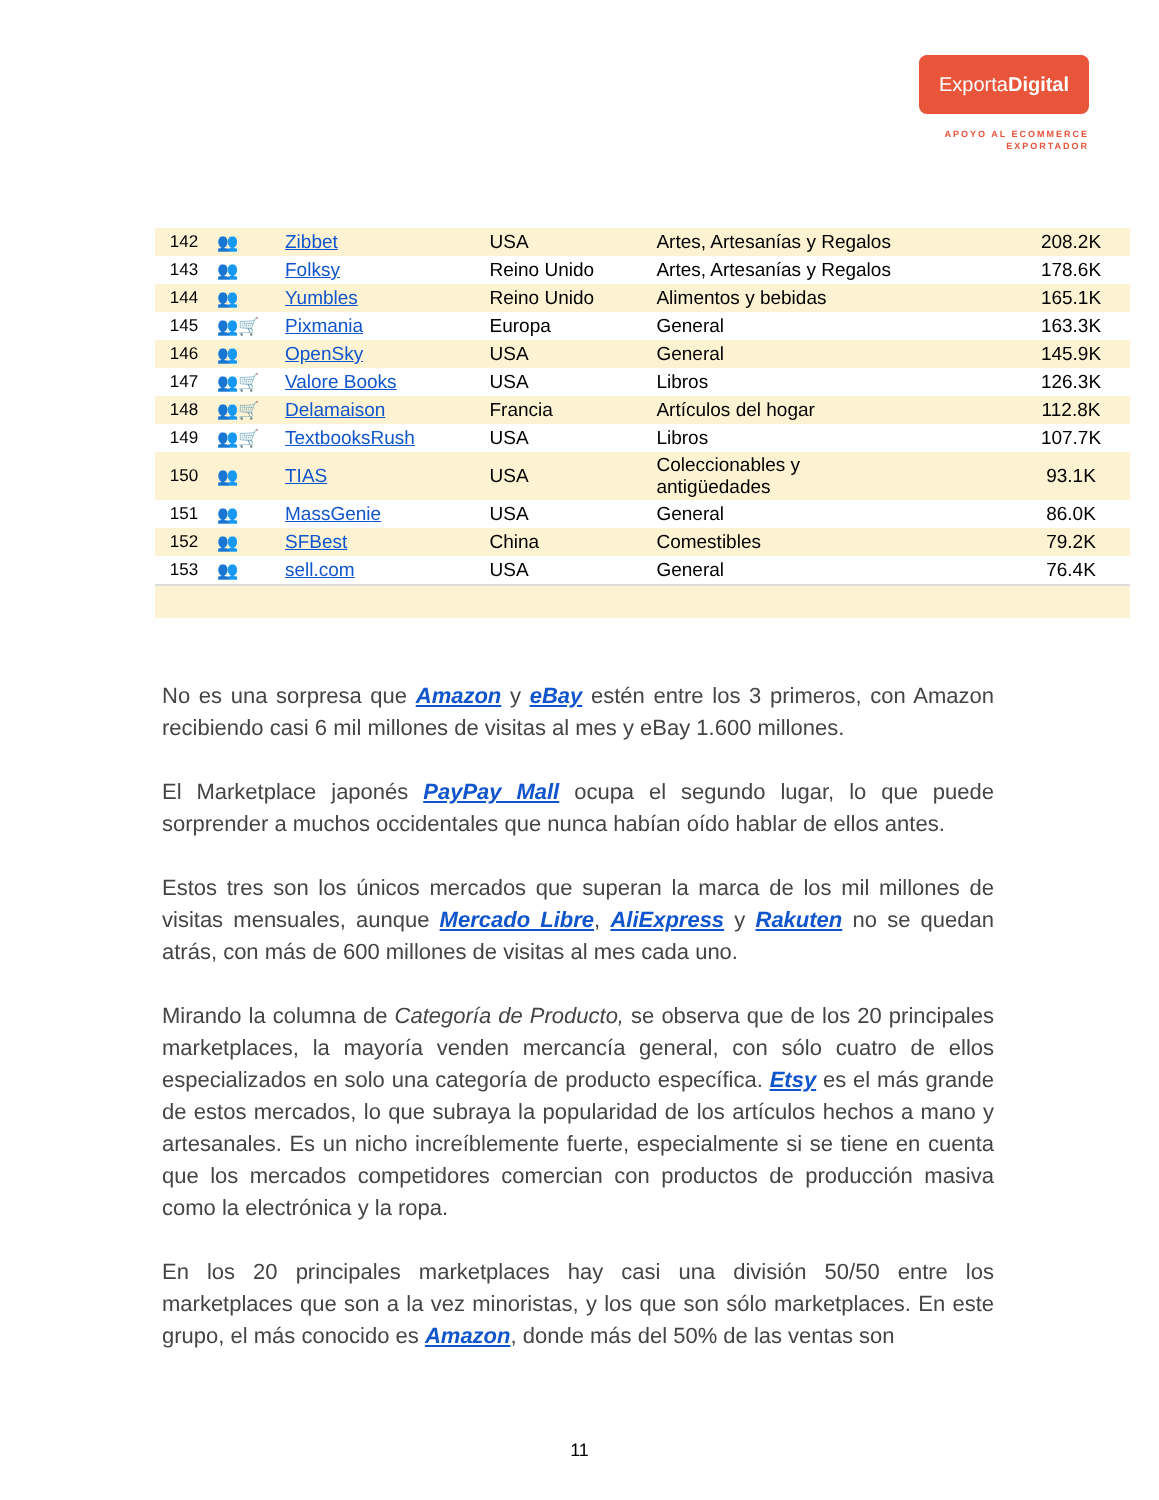ExportaDigital
APOYO AL ECOMMERCE
EXPORTADOR
| 142 | 👥 | Zibbet | USA | Artes, Artesanías y Regalos | 208.2K |
| 143 | 👥 | Folksy | Reino Unido | Artes, Artesanías y Regalos | 178.6K |
| 144 | 👥 | Yumbles | Reino Unido | Alimentos y bebidas | 165.1K |
| 145 | 👥🛒 | Pixmania | Europa | General | 163.3K |
| 146 | 👥 | OpenSky | USA | General | 145.9K |
| 147 | 👥🛒 | Valore Books | USA | Libros | 126.3K |
| 148 | 👥🛒 | Delamaison | Francia | Artículos del hogar | 112.8K |
| 149 | 👥🛒 | TextbooksRush | USA | Libros | 107.7K |
| 150 | 👥 | TIAS | USA | Coleccionables y antigüedades | 93.1K |
| 151 | 👥 | MassGenie | USA | General | 86.0K |
| 152 | 👥 | SFBest | China | Comestibles | 79.2K |
| 153 | 👥 | sell.com | USA | General | 76.4K |
No es una sorpresa que Amazon y eBay estén entre los 3 primeros, con Amazon recibiendo casi 6 mil millones de visitas al mes y eBay 1.600 millones.
El Marketplace japonés PayPay Mall ocupa el segundo lugar, lo que puede sorprender a muchos occidentales que nunca habían oído hablar de ellos antes.
Estos tres son los únicos mercados que superan la marca de los mil millones de visitas mensuales, aunque Mercado Libre, AliExpress y Rakuten no se quedan atrás, con más de 600 millones de visitas al mes cada uno.
Mirando la columna de Categoría de Producto, se observa que de los 20 principales marketplaces, la mayoría venden mercancía general, con sólo cuatro de ellos especializados en solo una categoría de producto específica. Etsy es el más grande de estos mercados, lo que subraya la popularidad de los artículos hechos a mano y artesanales. Es un nicho increíblemente fuerte, especialmente si se tiene en cuenta que los mercados competidores comercian con productos de producción masiva como la electrónica y la ropa.
En los 20 principales marketplaces hay casi una división 50/50 entre los marketplaces que son a la vez minoristas, y los que son sólo marketplaces. En este grupo, el más conocido es Amazon, donde más del 50% de las ventas son
11